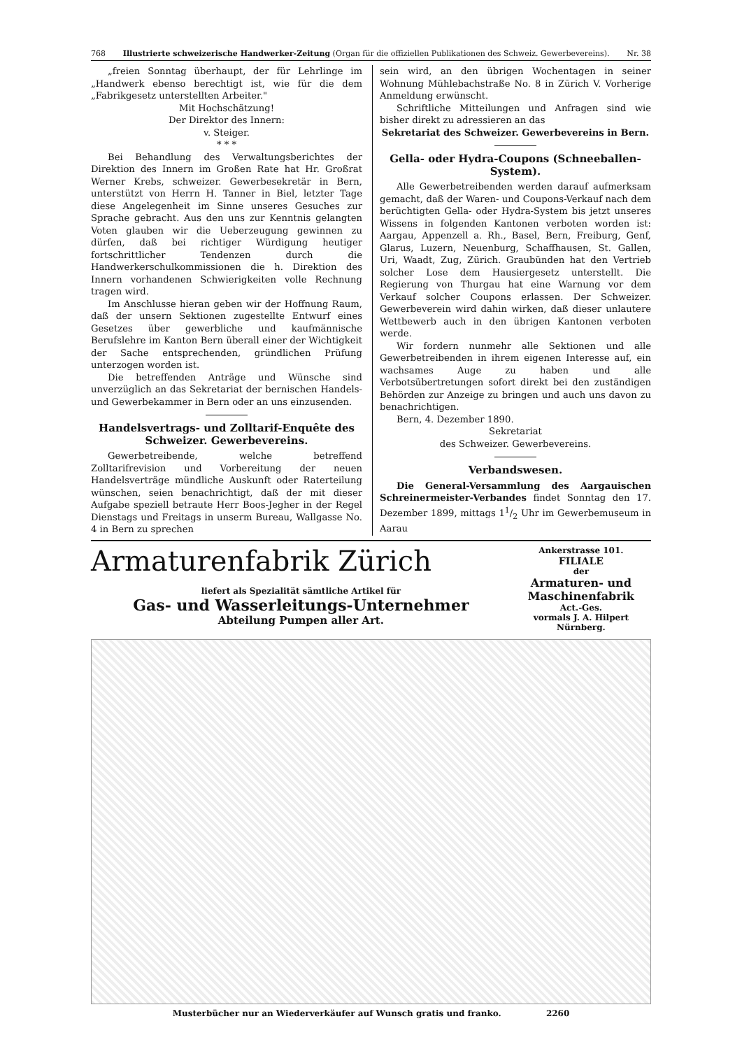768 Illustrierte schweizerische Handwerker-Zeitung (Organ für die offiziellen Publikationen des Schweiz. Gewerbevereins). Nr. 38
„freien Sonntag überhaupt, der für Lehrlinge im „Handwerk ebenso berechtigt ist, wie für die dem „Fabrikgesetz unterstellten Arbeiter."
Mit Hochschätzung!
Der Direktor des Innern:
v. Steiger.
* * *
Bei Behandlung des Verwaltungsberichtes der Direktion des Innern im Großen Rate hat Hr. Großrat Werner Krebs, schweizer. Gewerbesekretär in Bern, unterstützt von Herrn H. Tanner in Biel, letzter Tage diese Angelegenheit im Sinne unseres Gesuches zur Sprache gebracht. Aus den uns zur Kenntnis gelangten Voten glauben wir die Ueberzeugung gewinnen zu dürfen, daß bei richtiger Würdigung heutiger fortschrittlicher Tendenzen durch die Handwerkerschulkommissionen die h. Direktion des Innern vorhandenen Schwierigkeiten volle Rechnung tragen wird.
Im Anschlusse hieran geben wir der Hoffnung Raum, daß der unsern Sektionen zugestellte Entwurf eines Gesetzes über gewerbliche und kaufmännische Berufslehre im Kanton Bern überall einer der Wichtigkeit der Sache entsprechenden, gründlichen Prüfung unterzogen worden ist.
Die betreffenden Anträge und Wünsche sind unverzüglich an das Sekretariat der bernischen Handels- und Gewerbekammer in Bern oder an uns einzusenden.
Handelsvertrags- und Zolltarif-Enquête des Schweizer. Gewerbevereins.
Gewerbetreibende, welche betreffend Zolltarifrevision und Vorbereitung der neuen Handelsverträge mündliche Auskunft oder Raterteilung wünschen, seien benachrichtigt, daß der mit dieser Aufgabe speziell betraute Herr Boos-Jegher in der Regel Dienstags und Freitags in unserm Bureau, Wallgasse No. 4 in Bern zu sprechen
sein wird, an den übrigen Wochentagen in seiner Wohnung Mühlebachstraße No. 8 in Zürich V. Vorherige Anmeldung erwünscht.
Schriftliche Mitteilungen und Anfragen sind wie bisher direkt zu adressieren an das
Sekretariat des Schweizer. Gewerbevereins in Bern.
Gella- oder Hydra-Coupons (Schneeballen-System).
Alle Gewerbetreibenden werden darauf aufmerksam gemacht, daß der Waren- und Coupons-Verkauf nach dem berüchtigten Gella- oder Hydra-System bis jetzt unseres Wissens in folgenden Kantonen verboten worden ist: Aargau, Appenzell a. Rh., Basel, Bern, Freiburg, Genf, Glarus, Luzern, Neuenburg, Schaffhausen, St. Gallen, Uri, Waadt, Zug, Zürich. Graubünden hat den Vertrieb solcher Lose dem Hausiergesetz unterstellt. Die Regierung von Thurgau hat eine Warnung vor dem Verkauf solcher Coupons erlassen. Der Schweizer. Gewerbeverein wird dahin wirken, daß dieser unlautere Wettbewerb auch in den übrigen Kantonen verboten werde.
Wir fordern nunmehr alle Sektionen und alle Gewerbetreibenden in ihrem eigenen Interesse auf, ein wachsames Auge zu haben und alle Verbotsübertretungen sofort direkt bei den zuständigen Behörden zur Anzeige zu bringen und auch uns davon zu benachrichtigen.
Bern, 4. Dezember 1890.
Sekretariat
des Schweizer. Gewerbevereins.
Verbandswesen.
Die General-Versammlung des Aargauischen Schreinermeister-Verbandes findet Sonntag den 17. Dezember 1899, mittags 11/2 Uhr im Gewerbemuseum in Aarau
Armaturenfabrik Zürich
liefert als Spezialität sämtliche Artikel für
Gas- und Wasserleitungs-Unternehmer
Abteilung Pumpen aller Art.
Ankerstrasse 101.
FILIALE
der
Armaturen- und Maschinenfabrik
Act.-Ges.
vormals J. A. Hilpert
Nürnberg.
Musterbücher nur an Wiederverkäufer auf Wunsch gratis und franko. 2260